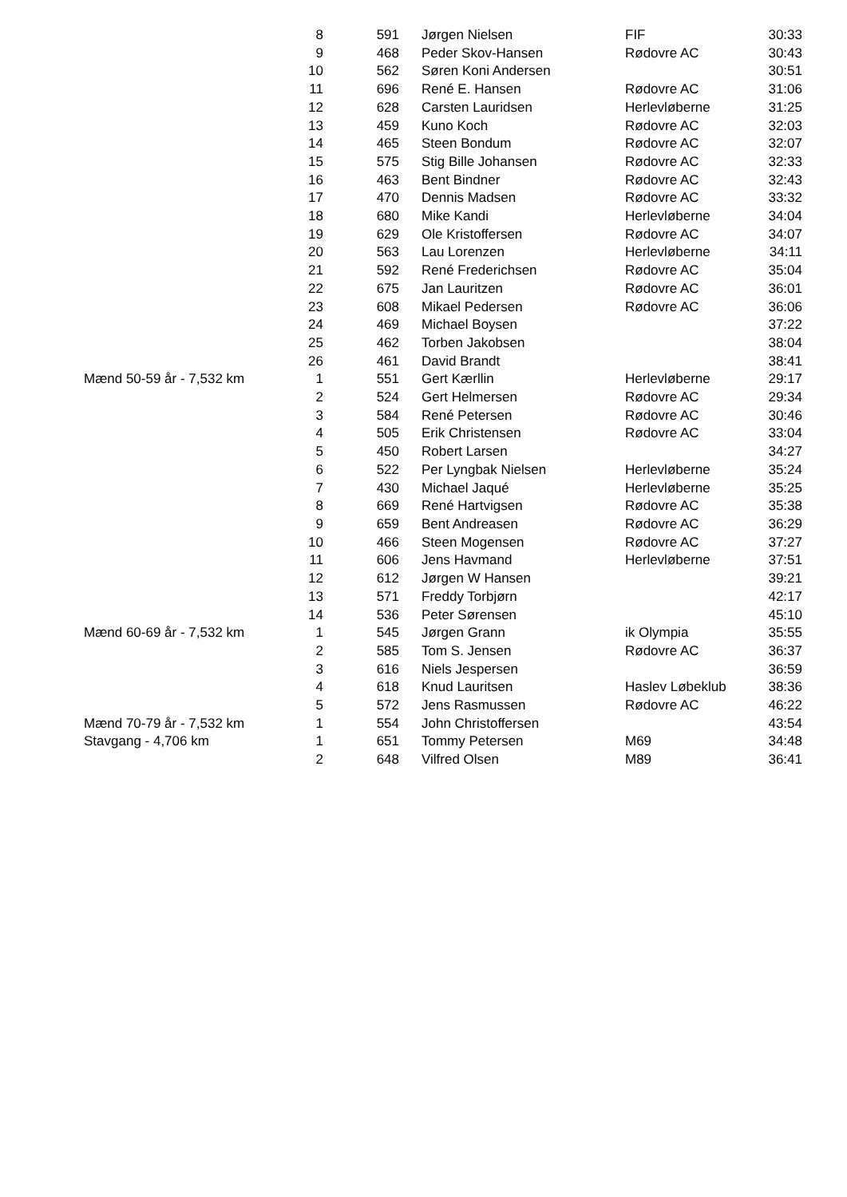| | 8 | 591 | Jørgen Nielsen | FIF | 30:33 |
| | 9 | 468 | Peder Skov-Hansen | Rødovre AC | 30:43 |
| | 10 | 562 | Søren Koni Andersen | | 30:51 |
| | 11 | 696 | René E. Hansen | Rødovre AC | 31:06 |
| | 12 | 628 | Carsten Lauridsen | Herlevløberne | 31:25 |
| | 13 | 459 | Kuno Koch | Rødovre AC | 32:03 |
| | 14 | 465 | Steen Bondum | Rødovre AC | 32:07 |
| | 15 | 575 | Stig Bille Johansen | Rødovre AC | 32:33 |
| | 16 | 463 | Bent Bindner | Rødovre AC | 32:43 |
| | 17 | 470 | Dennis Madsen | Rødovre AC | 33:32 |
| | 18 | 680 | Mike Kandi | Herlevløberne | 34:04 |
| | 19 | 629 | Ole Kristoffersen | Rødovre AC | 34:07 |
| | 20 | 563 | Lau Lorenzen | Herlevløberne | 34:11 |
| | 21 | 592 | René Frederichsen | Rødovre AC | 35:04 |
| | 22 | 675 | Jan Lauritzen | Rødovre AC | 36:01 |
| | 23 | 608 | Mikael Pedersen | Rødovre AC | 36:06 |
| | 24 | 469 | Michael Boysen | | 37:22 |
| | 25 | 462 | Torben Jakobsen | | 38:04 |
| | 26 | 461 | David Brandt | | 38:41 |
| Mænd 50-59 år - 7,532 km | 1 | 551 | Gert Kærllin | Herlevløberne | 29:17 |
| | 2 | 524 | Gert Helmersen | Rødovre AC | 29:34 |
| | 3 | 584 | René Petersen | Rødovre AC | 30:46 |
| | 4 | 505 | Erik Christensen | Rødovre AC | 33:04 |
| | 5 | 450 | Robert Larsen | | 34:27 |
| | 6 | 522 | Per Lyngbak Nielsen | Herlevløberne | 35:24 |
| | 7 | 430 | Michael Jaqué | Herlevløberne | 35:25 |
| | 8 | 669 | René Hartvigsen | Rødovre AC | 35:38 |
| | 9 | 659 | Bent Andreasen | Rødovre AC | 36:29 |
| | 10 | 466 | Steen Mogensen | Rødovre AC | 37:27 |
| | 11 | 606 | Jens Havmand | Herlevløberne | 37:51 |
| | 12 | 612 | Jørgen W Hansen | | 39:21 |
| | 13 | 571 | Freddy Torbjørn | | 42:17 |
| | 14 | 536 | Peter Sørensen | | 45:10 |
| Mænd 60-69 år - 7,532 km | 1 | 545 | Jørgen Grann | ik Olympia | 35:55 |
| | 2 | 585 | Tom S. Jensen | Rødovre AC | 36:37 |
| | 3 | 616 | Niels Jespersen | | 36:59 |
| | 4 | 618 | Knud Lauritsen | Haslev Løbeklub | 38:36 |
| | 5 | 572 | Jens Rasmussen | Rødovre AC | 46:22 |
| Mænd 70-79 år - 7,532 km | 1 | 554 | John Christoffersen | | 43:54 |
| Stavgang - 4,706 km | 1 | 651 | Tommy Petersen | M69 | 34:48 |
| | 2 | 648 | Vilfred Olsen | M89 | 36:41 |